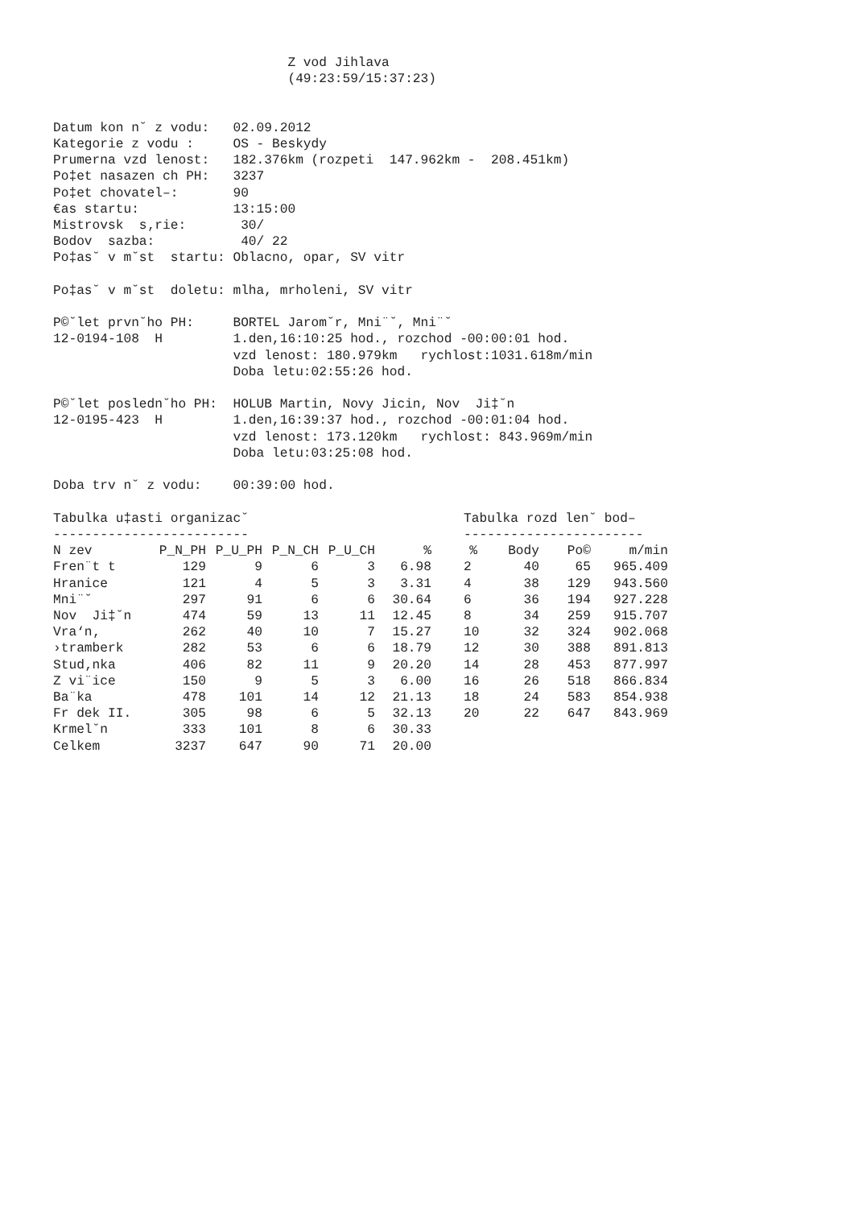Z vod Jihlava
                              (49:23:59/15:37:23)


Datum kon n˘ z vodu:   02.09.2012
Kategorie z vodu :     OS - Beskydy
Prumerna vzd lenost:   182.376km (rozpeti  147.962km -  208.451km)
Po‡et nasazen ch PH:   3237
Po‡et chovatel–:       90
€as startu:            13:15:00
Mistrovsk  s‚rie:       30/
Bodov  sazba:           40/ 22
Po‡as˘ v m˘st  startu: Oblacno, opar, SV vitr

Po‡as˘ v m˘st  doletu: mlha, mrholeni, SV vitr

P©˘let prvn˘ho PH:     BORTEL Jarom˘r, Mni¨˘, Mni¨˘
12-0194-108  H         1.den,16:10:25 hod., rozchod -00:00:01 hod.
                       vzd lenost: 180.979km   rychlost:1031.618m/min
                       Doba letu:02:55:26 hod.

P©˘let posledn˘ho PH:  HOLUB Martin, Novy Jicin, Nov  Ji‡˘n
12-0195-423  H         1.den,16:39:37 hod., rozchod -00:01:04 hod.
                       vzd lenost: 173.120km   rychlost: 843.969m/min
                       Doba letu:03:25:08 hod.

Doba trv n˘ z vodu:    00:39:00 hod.
Tabulka u‡asti organizac˘
-------------------------
| N zev | P_N_PH | P_U_PH | P_N_CH | P_U_CH | % |
| --- | --- | --- | --- | --- | --- |
| Fren¨t t | 129 | 9 | 6 | 3 | 6.98 |
| Hranice | 121 | 4 | 5 | 3 | 3.31 |
| Mni¨˘ | 297 | 91 | 6 | 6 | 30.64 |
| Nov Ji‡˘n | 474 | 59 | 13 | 11 | 12.45 |
| Vra‘n‚ | 262 | 40 | 10 | 7 | 15.27 |
| ›tramberk | 282 | 53 | 6 | 6 | 18.79 |
| Stud‚nka | 406 | 82 | 11 | 9 | 20.20 |
| Z vi¨ice | 150 | 9 | 5 | 3 | 6.00 |
| Ba¨ka | 478 | 101 | 14 | 12 | 21.13 |
| Fr dek II. | 305 | 98 | 6 | 5 | 32.13 |
| Krmel˘n | 333 | 101 | 8 | 6 | 30.33 |
| Celkem | 3237 | 647 | 90 | 71 | 20.00 |
Tabulka rozd len˘ bod–
-----------------------
| % | Body | Po© | m/min |
| --- | --- | --- | --- |
| 2 | 40 | 65 | 965.409 |
| 4 | 38 | 129 | 943.560 |
| 6 | 36 | 194 | 927.228 |
| 8 | 34 | 259 | 915.707 |
| 10 | 32 | 324 | 902.068 |
| 12 | 30 | 388 | 891.813 |
| 14 | 28 | 453 | 877.997 |
| 16 | 26 | 518 | 866.834 |
| 18 | 24 | 583 | 854.938 |
| 20 | 22 | 647 | 843.969 |